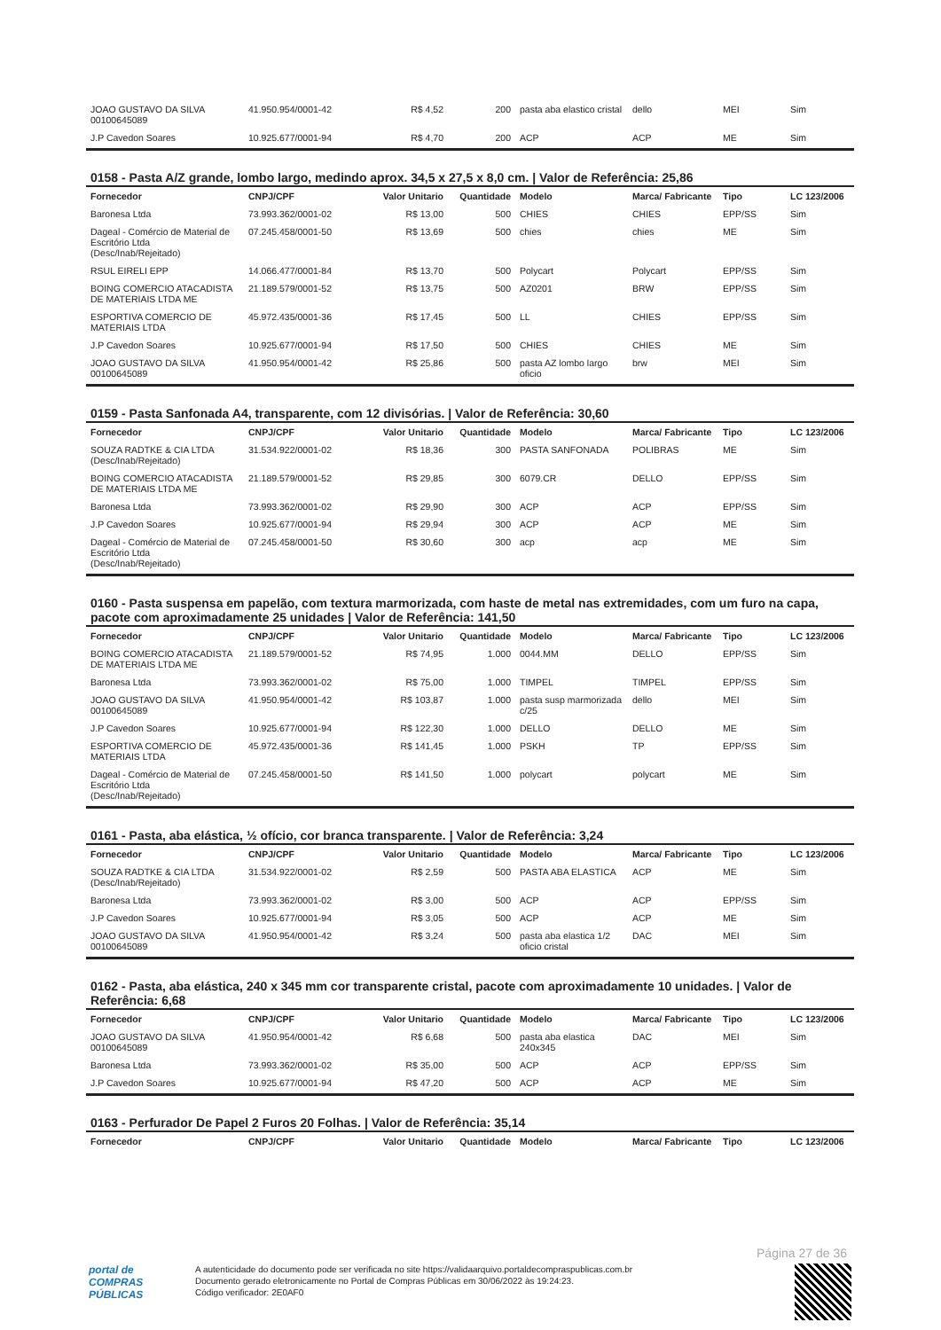| JOAO GUSTAVO DA SILVA 00100645089 | 41.950.954/0001-42 | R$ 4,52 | 200 | pasta aba elastico cristal | dello | MEI | Sim |
| J.P Cavedon Soares | 10.925.677/0001-94 | R$ 4,70 | 200 | ACP | ACP | ME | Sim |
0158 - Pasta A/Z grande, lombo largo, medindo aprox. 34,5 x 27,5 x 8,0 cm. | Valor de Referência: 25,86
| Fornecedor | CNPJ/CPF | Valor Unitario | Quantidade | Modelo | Marca/ Fabricante | Tipo | LC 123/2006 |
| --- | --- | --- | --- | --- | --- | --- | --- |
| Baronesa Ltda | 73.993.362/0001-02 | R$ 13,00 | 500 | CHIES | CHIES | EPP/SS | Sim |
| Dageal - Comércio de Material de Escritório Ltda (Desc/Inab/Rejeitado) | 07.245.458/0001-50 | R$ 13,69 | 500 | chies | chies | ME | Sim |
| RSUL EIRELI EPP | 14.066.477/0001-84 | R$ 13,70 | 500 | Polycart | Polycart | EPP/SS | Sim |
| BOING COMERCIO ATACADISTA DE MATERIAIS LTDA ME | 21.189.579/0001-52 | R$ 13,75 | 500 | AZ0201 | BRW | EPP/SS | Sim |
| ESPORTIVA COMERCIO DE MATERIAIS LTDA | 45.972.435/0001-36 | R$ 17,45 | 500 | LL | CHIES | EPP/SS | Sim |
| J.P Cavedon Soares | 10.925.677/0001-94 | R$ 17,50 | 500 | CHIES | CHIES | ME | Sim |
| JOAO GUSTAVO DA SILVA 00100645089 | 41.950.954/0001-42 | R$ 25,86 | 500 | pasta AZ lombo largo oficio | brw | MEI | Sim |
0159 - Pasta Sanfonada A4, transparente, com 12 divisórias. | Valor de Referência: 30,60
| Fornecedor | CNPJ/CPF | Valor Unitario | Quantidade | Modelo | Marca/ Fabricante | Tipo | LC 123/2006 |
| --- | --- | --- | --- | --- | --- | --- | --- |
| SOUZA RADTKE & CIA LTDA (Desc/Inab/Rejeitado) | 31.534.922/0001-02 | R$ 18,36 | 300 | PASTA SANFONADA | POLIBRAS | ME | Sim |
| BOING COMERCIO ATACADISTA DE MATERIAIS LTDA ME | 21.189.579/0001-52 | R$ 29,85 | 300 | 6079.CR | DELLO | EPP/SS | Sim |
| Baronesa Ltda | 73.993.362/0001-02 | R$ 29,90 | 300 | ACP | ACP | EPP/SS | Sim |
| J.P Cavedon Soares | 10.925.677/0001-94 | R$ 29,94 | 300 | ACP | ACP | ME | Sim |
| Dageal - Comércio de Material de Escritório Ltda (Desc/Inab/Rejeitado) | 07.245.458/0001-50 | R$ 30,60 | 300 | acp | acp | ME | Sim |
0160 - Pasta suspensa em papelão, com textura marmorizada, com haste de metal nas extremidades, com um furo na capa, pacote com aproximadamente 25 unidades | Valor de Referência: 141,50
| Fornecedor | CNPJ/CPF | Valor Unitario | Quantidade | Modelo | Marca/ Fabricante | Tipo | LC 123/2006 |
| --- | --- | --- | --- | --- | --- | --- | --- |
| BOING COMERCIO ATACADISTA DE MATERIAIS LTDA ME | 21.189.579/0001-52 | R$ 74,95 | 1.000 | 0044.MM | DELLO | EPP/SS | Sim |
| Baronesa Ltda | 73.993.362/0001-02 | R$ 75,00 | 1.000 | TIMPEL | TIMPEL | EPP/SS | Sim |
| JOAO GUSTAVO DA SILVA 00100645089 | 41.950.954/0001-42 | R$ 103,87 | 1.000 | pasta susp marmorizada c/25 | dello | MEI | Sim |
| J.P Cavedon Soares | 10.925.677/0001-94 | R$ 122,30 | 1.000 | DELLO | DELLO | ME | Sim |
| ESPORTIVA COMERCIO DE MATERIAIS LTDA | 45.972.435/0001-36 | R$ 141,45 | 1.000 | PSKH | TP | EPP/SS | Sim |
| Dageal - Comércio de Material de Escritório Ltda (Desc/Inab/Rejeitado) | 07.245.458/0001-50 | R$ 141,50 | 1.000 | polycart | polycart | ME | Sim |
0161 - Pasta, aba elástica, ½ ofício, cor branca transparente. | Valor de Referência: 3,24
| Fornecedor | CNPJ/CPF | Valor Unitario | Quantidade | Modelo | Marca/ Fabricante | Tipo | LC 123/2006 |
| --- | --- | --- | --- | --- | --- | --- | --- |
| SOUZA RADTKE & CIA LTDA (Desc/Inab/Rejeitado) | 31.534.922/0001-02 | R$ 2,59 | 500 | PASTA ABA ELASTICA | ACP | ME | Sim |
| Baronesa Ltda | 73.993.362/0001-02 | R$ 3,00 | 500 | ACP | ACP | EPP/SS | Sim |
| J.P Cavedon Soares | 10.925.677/0001-94 | R$ 3,05 | 500 | ACP | ACP | ME | Sim |
| JOAO GUSTAVO DA SILVA 00100645089 | 41.950.954/0001-42 | R$ 3,24 | 500 | pasta aba elastica 1/2 oficio cristal | DAC | MEI | Sim |
0162 - Pasta, aba elástica, 240 x 345 mm cor transparente cristal, pacote com aproximadamente 10 unidades. | Valor de Referência: 6,68
| Fornecedor | CNPJ/CPF | Valor Unitario | Quantidade | Modelo | Marca/ Fabricante | Tipo | LC 123/2006 |
| --- | --- | --- | --- | --- | --- | --- | --- |
| JOAO GUSTAVO DA SILVA 00100645089 | 41.950.954/0001-42 | R$ 6,68 | 500 | pasta aba elastica 240x345 | DAC | MEI | Sim |
| Baronesa Ltda | 73.993.362/0001-02 | R$ 35,00 | 500 | ACP | ACP | EPP/SS | Sim |
| J.P Cavedon Soares | 10.925.677/0001-94 | R$ 47,20 | 500 | ACP | ACP | ME | Sim |
0163 - Perfurador De Papel 2 Furos 20 Folhas. | Valor de Referência: 35,14
| Fornecedor | CNPJ/CPF | Valor Unitario | Quantidade | Modelo | Marca/ Fabricante | Tipo | LC 123/2006 |
| --- | --- | --- | --- | --- | --- | --- | --- |
Página 27 de 36
portal de
COMPRAS
PÚBLICAS
A autenticidade do documento pode ser verificada no site https://validaarquivo.portaldecompraspublicas.com.br
Documento gerado eletronicamente no Portal de Compras Públicas em 30/06/2022 às 19:24:23.
Código verificador: 2E0AF0